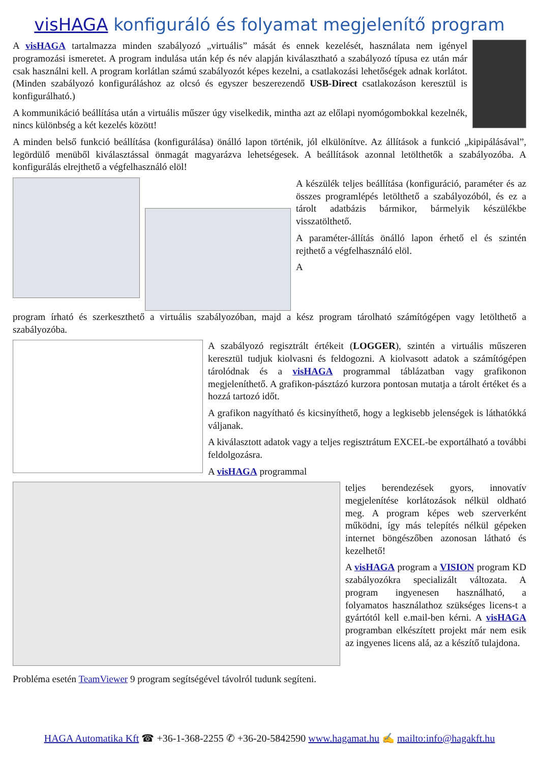visHAGA konfiguráló és folyamat megjelenítő program
A visHAGA tartalmazza minden szabályozó „virtuális” mását és ennek kezelését, használata nem igényel programozási ismeretet. A program indulása után kép és név alapján kiválasztható a szabályozó típusa ez után már csak használni kell. A program korlátlan számú szabályozót képes kezelni, a csatlakozási lehetőségek adnak korlátot. (Minden szabályozó konfiguráláshoz az olcsó és egyszer beszerezendő USB-Direct csatlakozáson keresztül is konfigurálható.)
A kommunikáció beállítása után a virtuális műszer úgy viselkedik, mintha azt az előlapi nyomógombokkal kezelnék, nincs különbség a két kezelés között!
A minden belső funkció beállítása (konfigurálása) önálló lapon történik, jól elkülönítve. Az állítások a funkció „kipipálásával”, legördülő menüből kiválasztással önmagát magyarázva lehetségesek. A beállítások azonnal letölthetők a szabályozóba. A konfigurálás elrejthető a végfelhasználó elöl!
A készülék teljes beállítása (konfiguráció, paraméter és az összes programlépés letölthető a szabályozóból, és ez a tárolt adatbázis bármikor, bármelyik készülékbe visszatölthető.
A paraméter-állítás önálló lapon érhető el és szintén rejthető a végfelhasználó elöl.
A
program írható és szerkeszthető a virtuális szabályozóban, majd a kész program tárolható számítógépen vagy letölthető a szabályozóba.
A szabályozó regisztrált értékeit (LOGGER), szintén a virtuális műszeren keresztül tudjuk kiolvasni és feldogozni. A kiolvasott adatok a számítógépen tárolódnak és a visHAGA programmal táblázatban vagy grafikonon megjeleníthető. A grafikon-pásztázó kurzora pontosan mutatja a tárolt értéket és a hozzá tartozó időt.
A grafikon nagyítható és kicsinyíthető, hogy a legkisebb jelenségek is láthatókká váljanak.
A kiválasztott adatok vagy a teljes regisztrátum EXCEL-be exportálható a további feldolgozásra.
A visHAGA programmal
teljes berendezések gyors, innovatív megjelenítése korlátozások nélkül oldható meg. A program képes web szerverként működni, így más telepítés nélkül gépeken internet böngészőben azonosan látható és kezelhető!
A visHAGA program a VISION program KD szabályozókra specializált változata. A program ingyenesen használható, a folyamatos használathoz szükséges licens-t a gyártótól kell e.mail-ben kérni. A visHAGA programban elkészített projekt már nem esik az ingyenes licens alá, az a készítő tulajdona.
Probléma esetén TeamViewer 9 program segítségével távolról tudunk segíteni.
HAGA Automatika Kft ☎ +36-1-368-2255 ✆ +36-20-5842590 www.hagamat.hu ✍ mailto:info@hagakft.hu